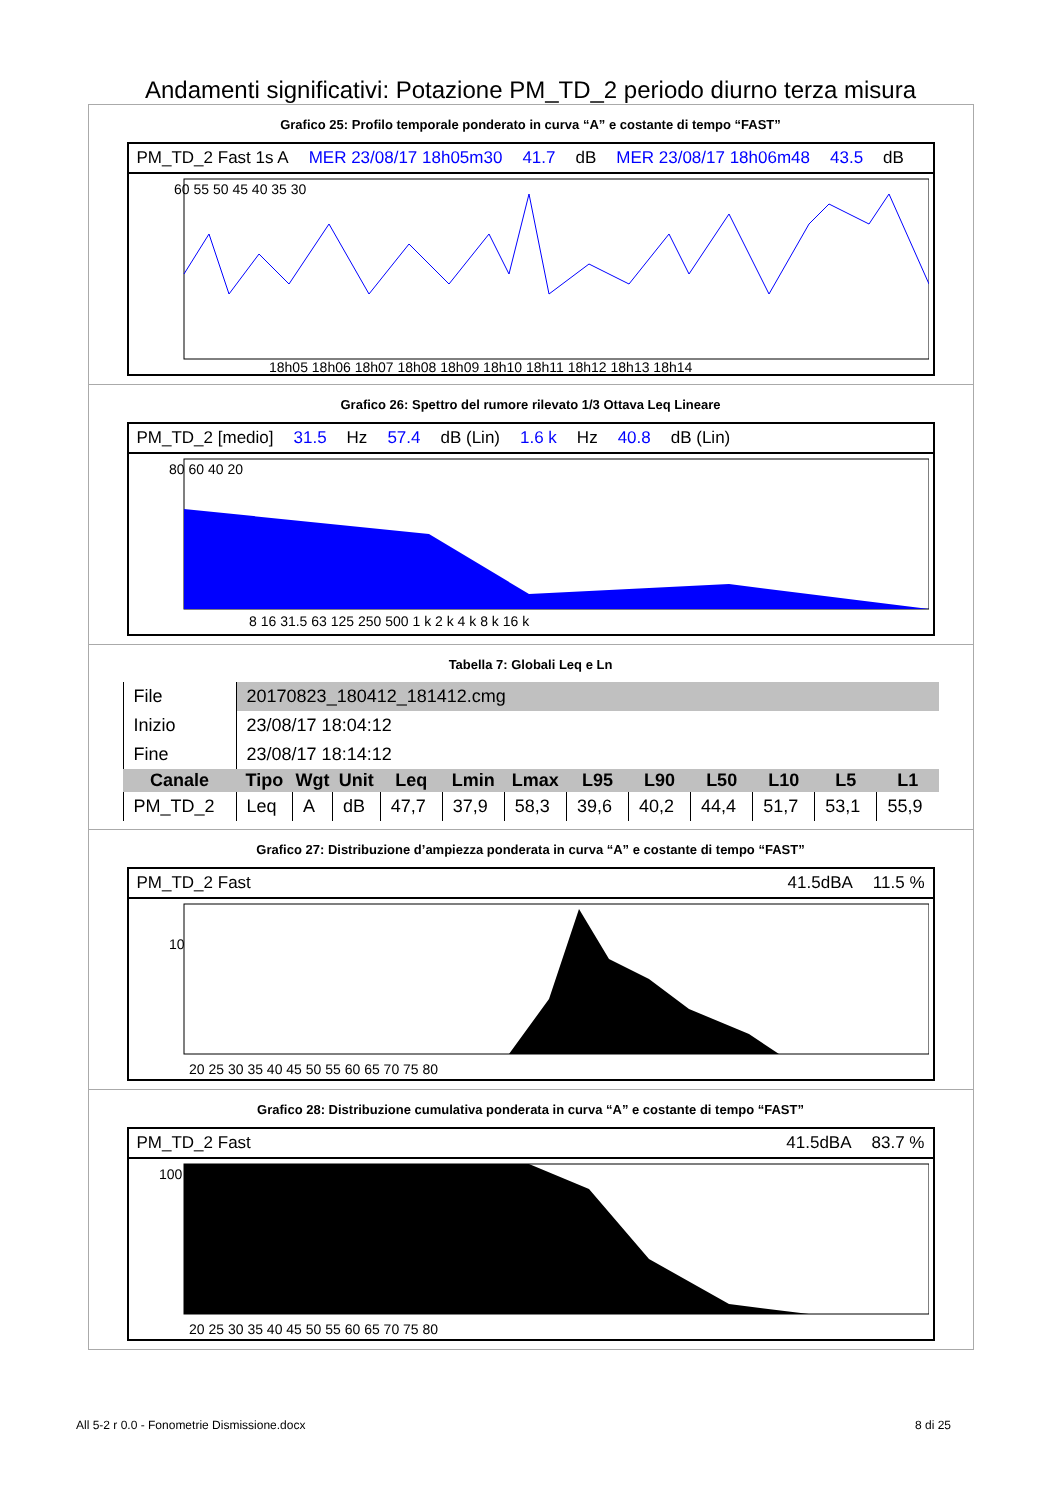Andamenti significativi: Potazione PM_TD_2 periodo diurno terza misura
Grafico 25: Profilo temporale ponderato in curva “A” e costante di tempo “FAST”
PM_TD_2 Fast 1s A MER 23/08/17 18h05m30 41.7 dB MER 23/08/17 18h06m48 43.5 dB
60 55 50 45 40 35 30
18h05 18h06 18h07 18h08 18h09 18h10 18h11 18h12 18h13 18h14
Grafico 26: Spettro del rumore rilevato 1/3 Ottava Leq Lineare
PM_TD_2 [medio] 31.5 Hz 57.4 dB (Lin) 1.6 k Hz 40.8 dB (Lin)
80 60 40 20
8 16 31.5 63 125 250 500 1 k 2 k 4 k 8 k 16 k
Tabella 7: Globali Leq e Ln
| File | 20170823_180412_181412.cmg | | | | | | | | | | | |
| Inizio | 23/08/17 18:04:12 | | | | | | | | | | | |
| Fine | 23/08/17 18:14:12 | | | | | | | | | | | |
| Canale | Tipo | Wgt | Unit | Leq | Lmin | Lmax | L95 | L90 | L50 | L10 | L5 | L1 |
| PM_TD_2 | Leq | A | dB | 47,7 | 37,9 | 58,3 | 39,6 | 40,2 | 44,4 | 51,7 | 53,1 | 55,9 |
Grafico 27: Distribuzione d’ampiezza ponderata in curva “A” e costante di tempo “FAST”
PM_TD_2 Fast 41.5dBA 11.5 %
10
20 25 30 35 40 45 50 55 60 65 70 75 80
Grafico 28: Distribuzione cumulativa ponderata in curva “A” e costante di tempo “FAST”
PM_TD_2 Fast 41.5dBA 83.7 %
100
20 25 30 35 40 45 50 55 60 65 70 75 80
All 5-2 r 0.0 - Fonometrie Dismissione.docx 8 di 25